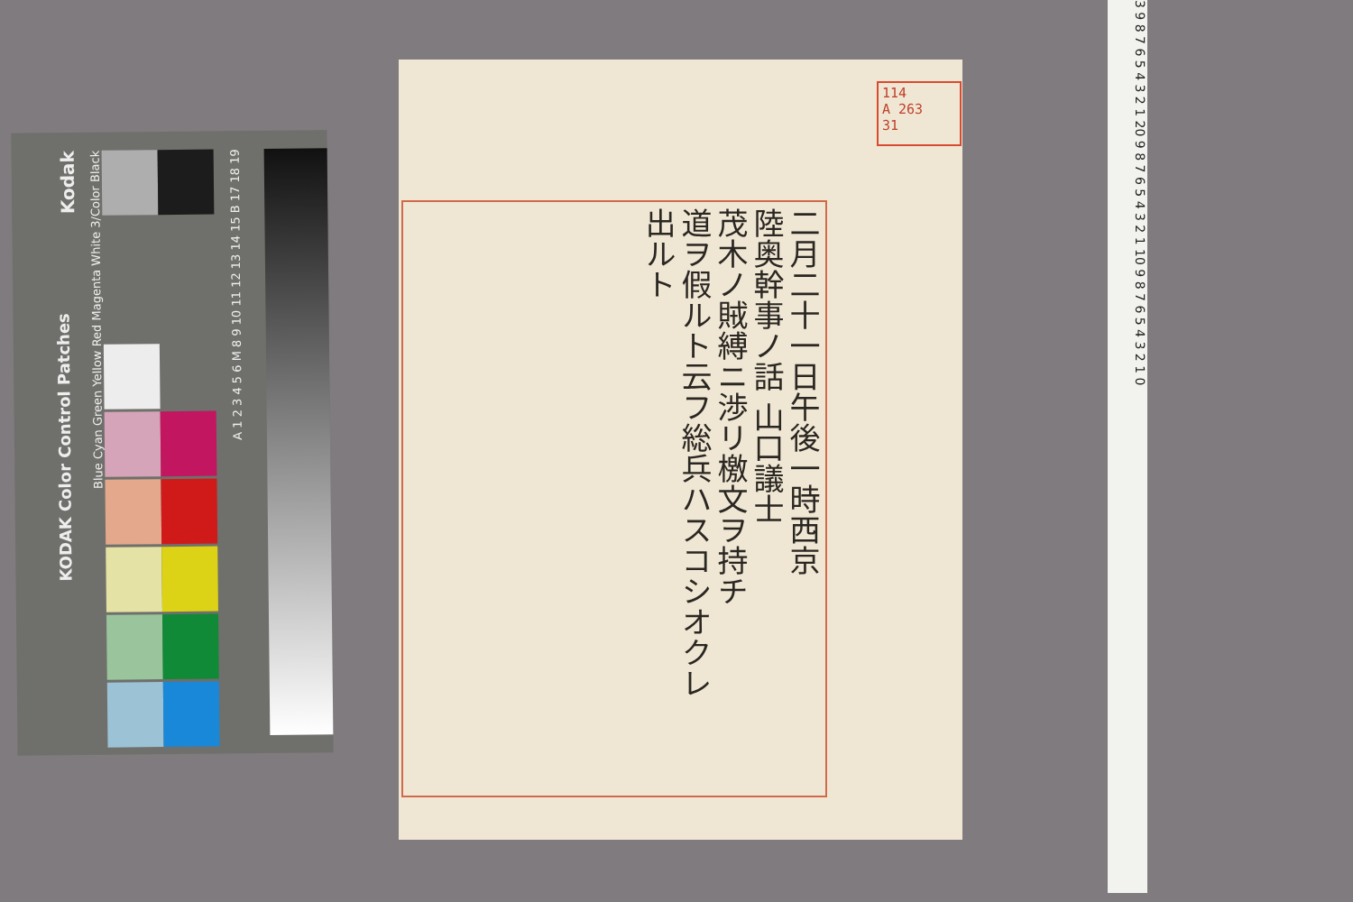KODAK Color Control Patches
Kodak
Blue Cyan Green Yellow Red Magenta White 3/Color Black
A 1 2 3 4 5 6 M 8 9 10 11 12 13 14 15 B 17 18 19
114
A 263
31
二月二十一日午後一時西京
陸奥幹事ノ話 山口議士
茂木ノ賊縛ニ渉リ檄文ヲ持チ
道ヲ假ルト云フ総兵ハスコシオクレ
出ルト
3 9 8 7 6 5 4 3 2 1 20 9 8 7 6 5 4 3 2 1 10 9 8 7 6 5 4 3 2 1 0